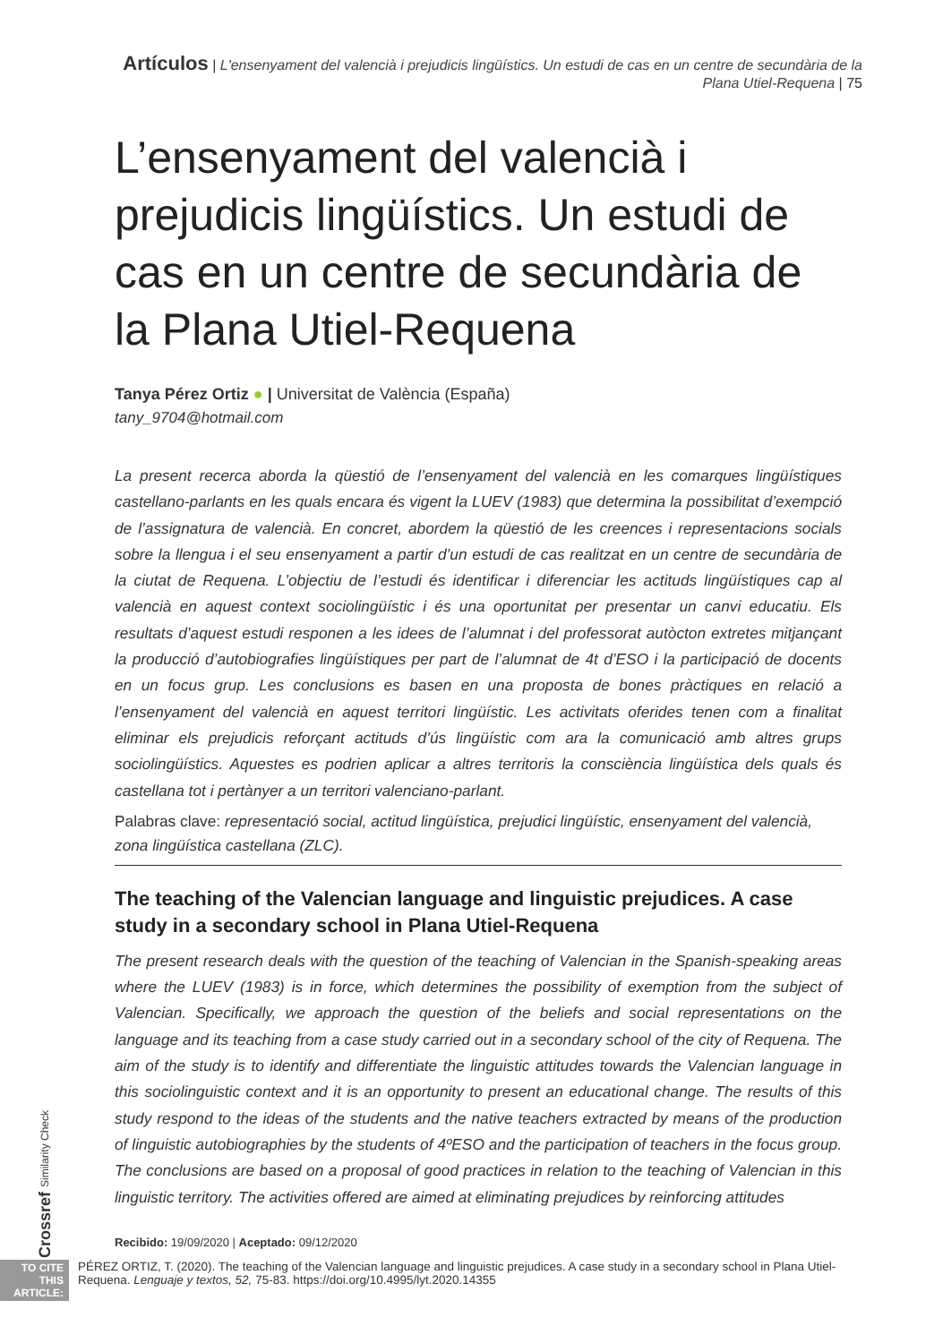Artículos | L'ensenyament del valencià i prejudicis lingüístics. Un estudi de cas en un centre de secundària de la Plana Utiel-Requena | 75
L’ensenyament del valencià i prejudicis lingüístics. Un estudi de cas en un centre de secundària de la Plana Utiel-Requena
Tanya Pérez Ortiz ● | Universitat de València (España)
tany_9704@hotmail.com
La present recerca aborda la qüestió de l’ensenyament del valencià en les comarques lingüístiques castellano-parlants en les quals encara és vigent la LUEV (1983) que determina la possibilitat d’exempció de l’assignatura de valencià. En concret, abordem la qüestió de les creences i representacions socials sobre la llengua i el seu ensenyament a partir d’un estudi de cas realitzat en un centre de secundària de la ciutat de Requena. L’objectiu de l’estudi és identificar i diferenciar les actituds lingüístiques cap al valencià en aquest context sociolingüístic i és una oportunitat per presentar un canvi educatiu. Els resultats d’aquest estudi responen a les idees de l’alumnat i del professorat autòcton extretes mitjançant la producció d’autobiografies lingüístiques per part de l’alumnat de 4t d’ESO i la participació de docents en un focus grup. Les conclusions es basen en una proposta de bones pràctiques en relació a l’ensenyament del valencià en aquest territori lingüístic. Les activitats oferides tenen com a finalitat eliminar els prejudicis reforçant actituds d’ús lingüístic com ara la comunicació amb altres grups sociolingüístics. Aquestes es podrien aplicar a altres territoris la consciència lingüística dels quals és castellana tot i pertànyer a un territori valenciano-parlant.
Palabras clave: representació social, actitud lingüística, prejudici lingüístic, ensenyament del valencià, zona lingüística castellana (ZLC).
The teaching of the Valencian language and linguistic prejudices. A case study in a secondary school in Plana Utiel-Requena
The present research deals with the question of the teaching of Valencian in the Spanish-speaking areas where the LUEV (1983) is in force, which determines the possibility of exemption from the subject of Valencian. Specifically, we approach the question of the beliefs and social representations on the language and its teaching from a case study carried out in a secondary school of the city of Requena. The aim of the study is to identify and differentiate the linguistic attitudes towards the Valencian language in this sociolinguistic context and it is an opportunity to present an educational change. The results of this study respond to the ideas of the students and the native teachers extracted by means of the production of linguistic autobiographies by the students of 4ºESO and the participation of teachers in the focus group. The conclusions are based on a proposal of good practices in relation to the teaching of Valencian in this linguistic territory. The activities offered are aimed at eliminating prejudices by reinforcing attitudes
Recibido: 19/09/2020 | Aceptado: 09/12/2020
TO CITE THIS ARTICLE:
PÉREZ ORTIZ, T. (2020). The teaching of the Valencian language and linguistic prejudices. A case study in a secondary school in Plana Utiel-Requena. Lenguaje y textos, 52, 75-83. https://doi.org/10.4995/lyt.2020.14355
Crossref Similarity Check